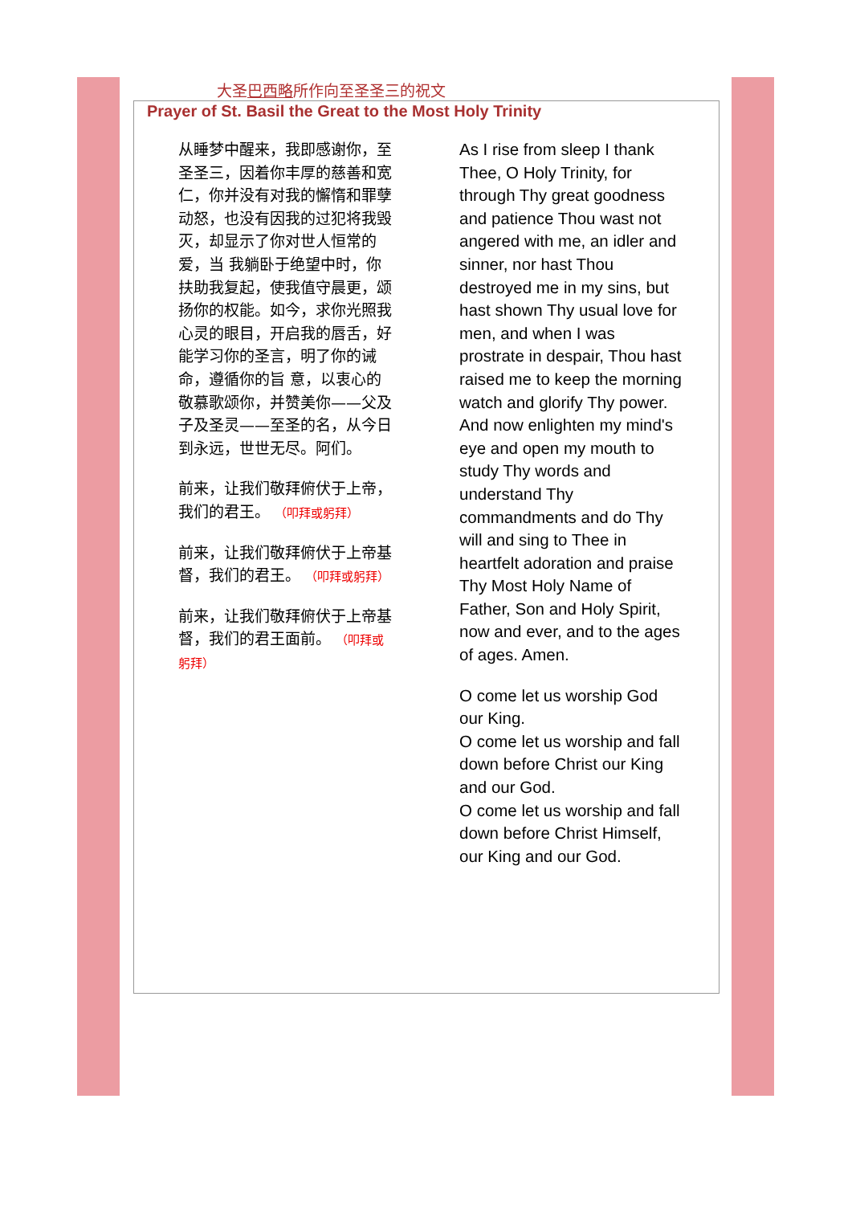大圣巴西略所作向至圣圣三的祝文
Prayer of St. Basil the Great to the Most Holy Trinity
从睡梦中醒来，我即感谢你，至圣圣三，因着你丰厚的慈善和宽仁，你并没有对我的懈惰和罪孽动怒，也没有因我的过犯将我毁灭，却显示了你对世人恒常的爱，当 我躺卧于绝望中时，你扶助我复起，使我值守晨更，颂扬你的权能。如今，求你光照我心灵的眼目，开启我的唇舌，好能学习你的圣言，明了你的诫命，遵循你的旨 意，以衷心的敬慕歌颂你，并赞美你——父及子及圣灵——至圣的名，从今日到永远，世世无尽。阿们。
前来，让我们敬拜俯伏于上帝，我们的君王。 （叩拜或躬拜）
前来，让我们敬拜俯伏于上帝基督，我们的君王。 （叩拜或躬拜）
前来，让我们敬拜俯伏于上帝基督，我们的君王面前。 （叩拜或躬拜）
As I rise from sleep I thank Thee, O Holy Trinity, for through Thy great goodness and patience Thou wast not angered with me, an idler and sinner, nor hast Thou destroyed me in my sins, but hast shown Thy usual love for men, and when I was prostrate in despair, Thou hast raised me to keep the morning watch and glorify Thy power. And now enlighten my mind's eye and open my mouth to study Thy words and understand Thy commandments and do Thy will and sing to Thee in heartfelt adoration and praise Thy Most Holy Name of Father, Son and Holy Spirit, now and ever, and to the ages of ages. Amen.
O come let us worship God our King.
O come let us worship and fall down before Christ our King and our God.
O come let us worship and fall down before Christ Himself, our King and our God.